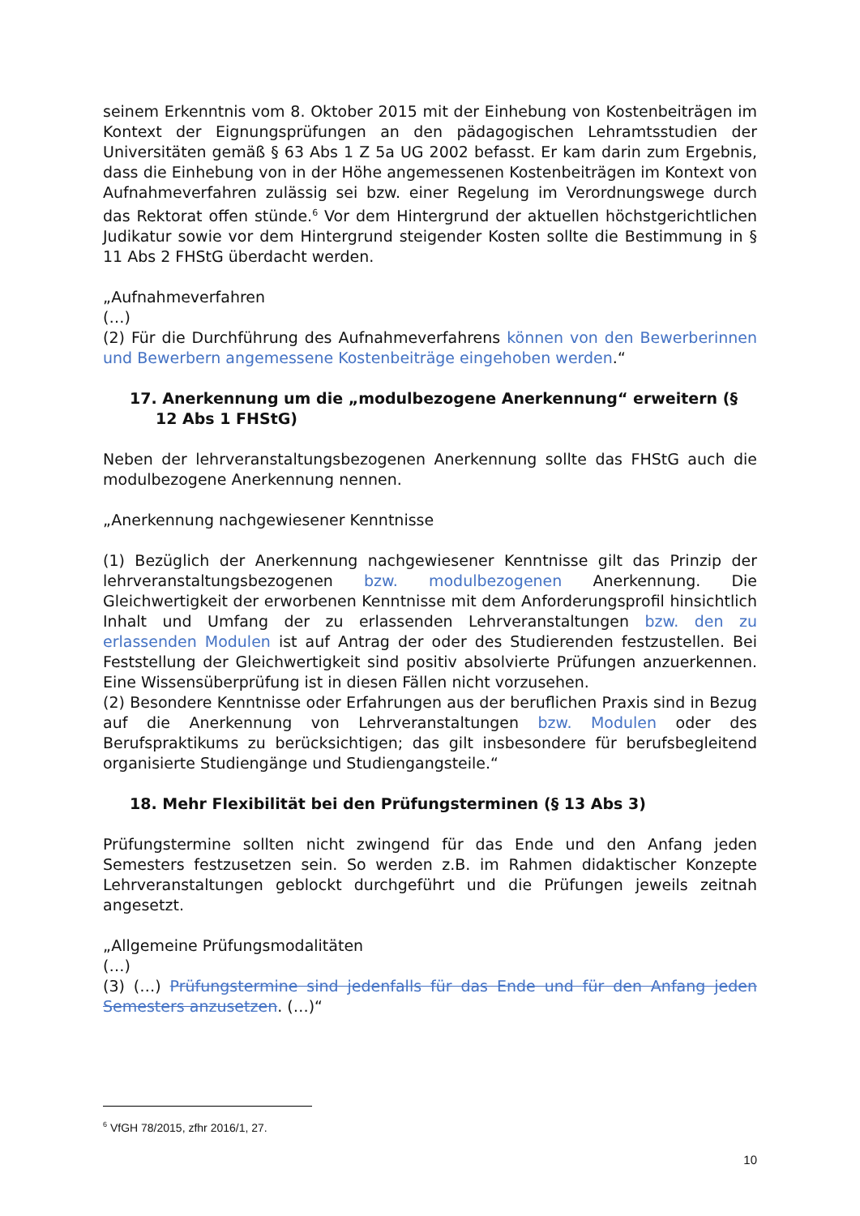seinem Erkenntnis vom 8. Oktober 2015 mit der Einhebung von Kostenbeiträgen im Kontext der Eignungsprüfungen an den pädagogischen Lehramtsstudien der Universitäten gemäß § 63 Abs 1 Z 5a UG 2002 befasst. Er kam darin zum Ergebnis, dass die Einhebung von in der Höhe angemessenen Kostenbeiträgen im Kontext von Aufnahmeverfahren zulässig sei bzw. einer Regelung im Verordnungswege durch das Rektorat offen stünde.<sup>6</sup> Vor dem Hintergrund der aktuellen höchstgerichtlichen Judikatur sowie vor dem Hintergrund steigender Kosten sollte die Bestimmung in § 11 Abs 2 FHStG überdacht werden.
„Aufnahmeverfahren
(…)
(2) Für die Durchführung des Aufnahmeverfahrens können von den Bewerberinnen und Bewerbern angemessene Kostenbeiträge eingehoben werden.“
17. Anerkennung um die „modulbezogene Anerkennung“ erweitern (§ 12 Abs 1 FHStG)
Neben der lehrveranstaltungsbezogenen Anerkennung sollte das FHStG auch die modulbezogene Anerkennung nennen.
„Anerkennung nachgewiesener Kenntnisse
(1) Bezüglich der Anerkennung nachgewiesener Kenntnisse gilt das Prinzip der lehrveranstaltungsbezogenen bzw. modulbezogenen Anerkennung. Die Gleichwertigkeit der erworbenen Kenntnisse mit dem Anforderungsprofil hinsichtlich Inhalt und Umfang der zu erlassenden Lehrveranstaltungen bzw. den zu erlassenden Modulen ist auf Antrag der oder des Studierenden festzustellen. Bei Feststellung der Gleichwertigkeit sind positiv absolvierte Prüfungen anzuerkennen. Eine Wissensüberprüfung ist in diesen Fällen nicht vorzusehen.
(2) Besondere Kenntnisse oder Erfahrungen aus der beruflichen Praxis sind in Bezug auf die Anerkennung von Lehrveranstaltungen bzw. Modulen oder des Berufspraktikums zu berücksichtigen; das gilt insbesondere für berufsbegleitend organisierte Studiengänge und Studiengangsteile.“
18. Mehr Flexibilität bei den Prüfungsterminen (§ 13 Abs 3)
Prüfungstermine sollten nicht zwingend für das Ende und den Anfang jeden Semesters festzusetzen sein. So werden z.B. im Rahmen didaktischer Konzepte Lehrveranstaltungen geblockt durchgeführt und die Prüfungen jeweils zeitnah angesetzt.
„Allgemeine Prüfungsmodalitäten
(…)
(3) (…) Prüfungstermine sind jedenfalls für das Ende und für den Anfang jeden Semesters anzusetzen. (…)“
<sup>6</sup> VfGH 78/2015, zfhr 2016/1, 27.
10